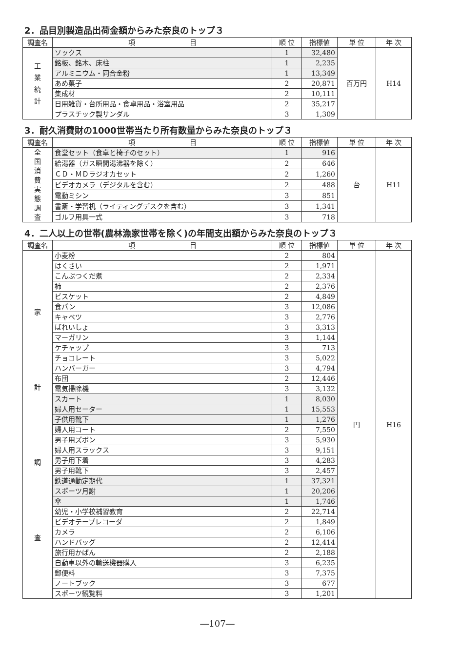2．品目別製造品出荷金額からみた奈良のトップ３
| 調査名 | 項 目 | 順 位 | 指標値 | 単 位 | 年 次 |
| --- | --- | --- | --- | --- | --- |
| 工 業 統 計 | ソックス | 1 | 32,480 | 百万円 | H14 |
| | 銘板、銘木、床柱 | 1 | 2,235 | | |
| | アルミニウム・同合金粉 | 1 | 13,349 | | |
| | あめ菓子 | 2 | 20,871 | | |
| | 集成材 | 2 | 10,111 | | |
| | 日用雑貨・台所用品・食卓用品・浴室用品 | 2 | 35,217 | | |
| | プラスチック製サンダル | 3 | 1,309 | | |
3．耐久消費財の1000世帯当たり所有数量からみた奈良のトップ３
| 調査名 | 項 目 | 順 位 | 指標値 | 単 位 | 年 次 |
| --- | --- | --- | --- | --- | --- |
| 全 国 消 費 実 態 調 査 | 食堂セット（食卓と椅子のセット） | 1 | 916 | 台 | H11 |
| | 給湯器（ガス瞬間湯沸器を除く） | 2 | 646 | | |
| | ＣＤ・ＭＤラジオカセット | 2 | 1,260 | | |
| | ビデオカメラ（デジタルを含む） | 2 | 488 | | |
| | 電動ミシン | 3 | 851 | | |
| | 書斎・学習机（ライティングデスクを含む） | 3 | 1,341 | | |
| | ゴルフ用具一式 | 3 | 718 | | |
4．二人以上の世帯(農林漁家世帯を除く)の年間支出額からみた奈良のトップ３
| 調査名 | 項 目 | 順 位 | 指標値 | 単 位 | 年 次 |
| --- | --- | --- | --- | --- | --- |
| 家 計 調 査 | 小麦粉 | 2 | 804 | 円 | H16 |
| | はくさい | 2 | 1,971 | | |
| | こんぶつくだ煮 | 2 | 2,334 | | |
| | 柿 | 2 | 2,376 | | |
| | ビスケット | 2 | 4,849 | | |
| | 食パン | 3 | 12,086 | | |
| | キャベツ | 3 | 2,776 | | |
| | ばれいしょ | 3 | 3,313 | | |
| | マーガリン | 3 | 1,144 | | |
| | ケチャップ | 3 | 713 | | |
| | チョコレート | 3 | 5,022 | | |
| | ハンバーガー | 3 | 4,794 | | |
| | 布団 | 2 | 12,446 | | |
| | 電気掃除機 | 3 | 3,132 | | |
| | スカート | 1 | 8,030 | | |
| | 婦人用セーター | 1 | 15,553 | | |
| | 子供用靴下 | 1 | 1,276 | | |
| | 婦人用コート | 2 | 7,550 | | |
| | 男子用ズボン | 3 | 5,930 | | |
| | 婦人用スラックス | 3 | 9,151 | | |
| | 男子用下着 | 3 | 4,283 | | |
| | 男子用靴下 | 3 | 2,457 | | |
| | 鉄道通勤定期代 | 1 | 37,321 | | |
| | スポーツ月謝 | 1 | 20,206 | | |
| | 傘 | 1 | 1,746 | | |
| | 幼児・小学校補習教育 | 2 | 22,714 | | |
| | ビデオテープレコーダ | 2 | 1,849 | | |
| | カメラ | 2 | 6,106 | | |
| | ハンドバッグ | 2 | 12,414 | | |
| | 旅行用かばん | 2 | 2,188 | | |
| | 自動車以外の輸送機器購入 | 3 | 6,235 | | |
| | 郵便料 | 3 | 7,375 | | |
| | ノートブック | 3 | 677 | | |
| | スポーツ観覧料 | 3 | 1,201 | | |
―107―